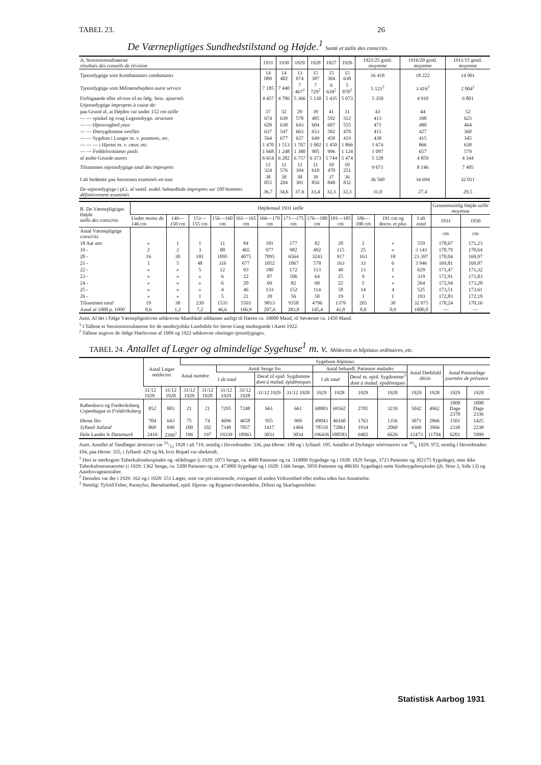TABEL 23. 26
De Værnepligtiges Sundhedstilstand og Højde.<sup>1</sup> Santé et taille des conscrits.
| A. Sessionsresultaterne résultats des conseils de révision | 1931 | 1930 | 1929 | 1928 | 1927 | 1926 | 1921/25 gsntl. moyenne | 1916/20 gsntl. moyenne | 1911/15 gsntl. moyenne |
| --- | --- | --- | --- | --- | --- | --- | --- | --- | --- |
| Tjenstdygtige som Kombattanter combattants | 14 089 | 14 402 | 13 074 | 15 387 | 15 304 | 15 638 | 16 418 | 18 222 | 14 901 |
| Tjenstdygtige som Militærarbejdere autre service | 7 185 | 7 440 | 7 467<sup>2</sup> | 7 729<sup>2</sup> | 6 639<sup>2</sup> | 5 870<sup>2</sup> | 5 121<sup>2</sup> | 3 416<sup>2</sup> | 2 904<sup>2</sup> |
| Forbigaaede eller afviste til en følg. Sess. ajournés | 4 457 | 4 786 | 5 366 | 5 130 | 5 435 | 5 073 | 5 350 | 4 910 | 6 801 |
| Utjenstdygtige impropres à cause de: | | | | | | | | | |
| paa Grund af, at Højden var under 152 cm taille | 37 | 32 | 29 | 39 | 41 | 31 | 43 | 44 | 52 |
| — — spinkel og svag Legemsbygn. structure | 674 | 639 | 578 | 485 | 592 | 312 | 413 | 398 | 623 |
| — — Øjensvaghed yeux | 620 | 638 | 643 | 604 | 607 | 555 | 471 | 480 | 464 |
| — — Øresygdomme oreilles | 637 | 547 | 663 | 653 | 582 | 470 | 415 | 427 | 360 |
| — — Sygdom i Lunger m. v. poumons, etc. | 564 | 677 | 637 | 649 | 458 | 419 | 430 | 415 | 345 |
| — — — i Hjertet m. v. cœur, etc. | 1 470 | 1 513 | 1 707 | 1 902 | 1 450 | 1 866 | 1 674 | 866 | 638 |
| — — Foddeformiteter pieds | 1 668 | 1 248 | 1 380 | 905 | 996 | 1 124 | 1 097 | 657 | 579 |
| af andre Grunde autres | 6 654 | 6 282 | 6 757 | 6 373 | 5 744 | 5 474 | 5 128 | 4 859 | 4 344 |
| Tilsammen utjenstdygtige total des impropres | 12 324 | 11 576 | 12 394 | 11 610 | 10 470 | 10 251 | 9 671 | 8 146 | 7 405 |
| I alt bedømte paa Sessionen examinés en tout | 38 055 | 38 204 | 38 301 | 39 856 | 37 848 | 36 832 | 36 560 | 34 694 | 32 011 |
| De utjenstdygtige i pCt. af samtl. endel. behandlede impropres sur 100 hommes définitivement examinés | 36,7 | 34,6 | 37,6 | 33,4 | 32,3 | 32,3 | 31,0 | 27,4 | 29,5 |
| B. De Værnepligtiges Højde taille des conscrits | Højdemaal 1931 taille | | | | | | | | | | | | Gennemsnitlig Højde taille moyenne | |
| --- | --- | --- | --- | --- | --- | --- | --- | --- | --- | --- | --- | --- | --- | --- |
| | Under moins de 146 cm | 146—150 cm | 151—155 cm | 156—160 cm | 161—165 cm | 166—170 cm | 171—175 cm | 176—180 cm | 181—185 cm | 186—190 cm | 191 cm og derov. et plus | I alt total | 1931 | 1930 |
| Antal Værnepligtige conscrits | | | | | | | | | | | | | cm | cm |
| 18 Aar ans | » | 1 | 1 | 11 | 84 | 181 | 177 | 82 | 20 | 2 | » | 559 | 170,67 | 171,23 |
| 19 - | 2 | 2 | 3 | 80 | 465 | 977 | 982 | 492 | 115 | 25 | » | 3 143 | 170,79 | 170,64 |
| 20 - | 16 | 30 | 181 | 1095 | 4075 | 7095 | 6564 | 3243 | 917 | 163 | 18 | 23 397 | 170,04 | 169,97 |
| 21 - | 1 | 5 | 48 | 316 | 677 | 1052 | 1067 | 578 | 163 | 33 | 6 | 3 946 | 169,81 | 169,87 |
| 22 - | » | » | 5 | 12 | 93 | 180 | 172 | 113 | 40 | 13 | 1 | 629 | 171,47 | 171,32 |
| 23 - | » | » | » | 6 | 22 | 87 | 106 | 64 | 25 | 9 | » | 319 | 172,91 | 171,83 |
| 24 - | » | » | » | 6 | 20 | 69 | 82 | 60 | 22 | 5 | » | 264 | 172,94 | 173,20 |
| 25 - | » | » | » | 4 | 46 | 133 | 152 | 114 | 58 | 14 | 4 | 525 | 173,51 | 173,61 |
| 26 - | » | » | 1 | 5 | 21 | 39 | 56 | 50 | 19 | 1 | 1 | 193 | 172,83 | 172,19 |
| Tilsammen total | 19 | 38 | 239 | 1535 | 5503 | 9813 | 9358 | 4796 | 1379 | 265 | 30 | 32 975 | 170,24 | 170,16 |
| Antal af 1000 p. 1000 | 0,6 | 1,2 | 7,2 | 46,6 | 166,9 | 297,6 | 283,8 | 145,4 | 41,8 | 8,0 | 0,9 | 1000,0 | — | — |
Anm. Af det i Følge Værnepligtsloven udskrevne Mandskab uddannes aarligt til Hæren ca. 10000 Mand, til Søværnet ca. 1450 Mand.
<sup>1</sup> I Tallene er Sessionsresultaterne for de sønderjydske Landsdele for første Gang medregnede i Aaret 1922.
<sup>2</sup> Tallene angiver de ifølge Hærlovene af 1909 og 1922 udskrevne »betinget tjenstdygtige«.
TABEL 24. Antallet af Læger og almindelige Sygehuse<sup>1</sup> m. v. Médecins et hôpitaux ordinaires, etc.
| | Antal Læger médecins | | Sygehuse hôpitaux | | | | | | | | | | | | | |
| --- | --- | --- | --- | --- | --- | --- | --- | --- | --- | --- | --- | --- | --- | --- | --- | --- |
| | | | Antal nombre | | Antal Senge lits | | | | Antal behandl. Patienter malades | | | | Antal Dødsfald décès | | Antal Patientdage journées de présence | |
| | | | | | I alt total | | Deraf til epid. Sygdomme dont à malad. épidémiques | | I alt total | | Deraf m. epid. Sygdomme<sup>3</sup> dont à malad. épidémiques | | | | | |
| | 31/12 1929 | 31/12 1928 | 31/12 1929 | 31/12 1928 | 31/12 1929 | 31/12 1928 | 31/12 1929 | 31/12 1928 | 1929 | 1928 | 1929 | 1928 | 1929 | 1928 | 1929 | 1928 |
| København og Frederiksberg Copenhague et Frédériksberg | 852 | 883 | 21 | 21 | 7295 | 7248 | 661 | 661 | 68883 | 69562 | 2705 | 3210 | 5042 | 4962 | 1000 Dage 2370 | 1000 Dage 2336 |
| Øerne îles | 704 | 643 | 75 | 74 | 4696 | 4658 | 955 | 969 | 49043 | 46160 | 1763 | 1356 | 3071 | 2866 | 1501 | 1425 |
| Jylland Jutland | 860 | 840 | 100 | 102 | 7348 | 7057 | 1417 | 1404 | 78510 | 72861 | 1934 | 2060 | 4360 | 3966 | 2330 | 2238 |
| Hele Landet le Danemark | 2416 | 2366<sup>2</sup> | 196 | 197 | 19339 | 18963 | 3033 | 3034 | 196436 | 188583 | 6402 | 6626 | 12473 | 11794 | 6201 | 5999 |
Anm. Antallet af Tandlæger dentistes var 31/12 1928 i alt 719, nemlig i Hovedstaden: 336, paa Øerne: 188 og i Jylland: 195. Antallet af Dyrlæger vétérinaires var 30/6 1929: 972, nemlig i Hovedstaden: 104, paa Øerne: 355, i Jylland: 429 og 84, hvis Bopæl var ubekendt.
<sup>1</sup> Heri er medregnet Tuberkulosehospitaler og -afdelinger (i 1929: 1073 Senge, ca. 4000 Patienter og ca. 310000 Sygedage og i 1928: 1029 Senge, 3723 Patienter og 302175 Sygedage), men ikke Tuberkulosesanatorier (i 1929: 1362 Senge, ca. 5200 Patienter og ca. 473000 Sygedage og i 1928: 1366 Senge, 5059 Patienter og 486301 Sygedage) samt Sindssygehospitaler (jfr. Note 3, Side 13) og Aandssvageanstalter.
<sup>2</sup> Desuden var der i 1929: 162 og i 1928: 151 Læger, som var privatiserende, overgaaet til anden Virksomhed eller endnu uden fast Ansættelse.
<sup>3</sup> Nemlig: Tyfoid Feber, Paratyfus, Børnelamhed, epid. Hjerne- og Rygmarvsbetændelse, Difteri og Skarlagensfeber.
Statistisk Aarbog 1931